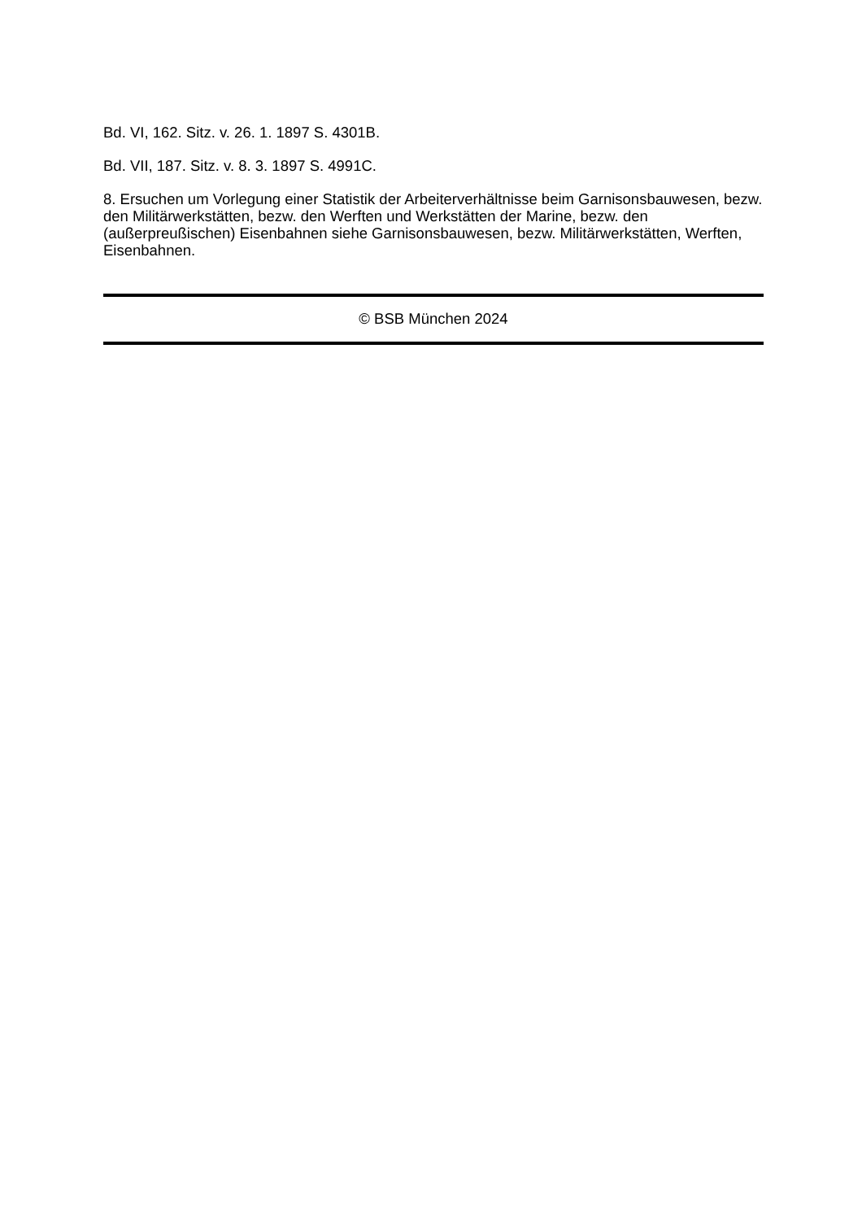Bd. VI, 162. Sitz. v. 26. 1. 1897 S. 4301B.
Bd. VII, 187. Sitz. v. 8. 3. 1897 S. 4991C.
8. Ersuchen um Vorlegung einer Statistik der Arbeiterverhältnisse beim Garnisonsbauwesen, bezw. den Militärwerkstätten, bezw. den Werften und Werkstätten der Marine, bezw. den (außerpreußischen) Eisenbahnen siehe Garnisonsbauwesen, bezw. Militärwerkstätten, Werften, Eisenbahnen.
© BSB München 2024